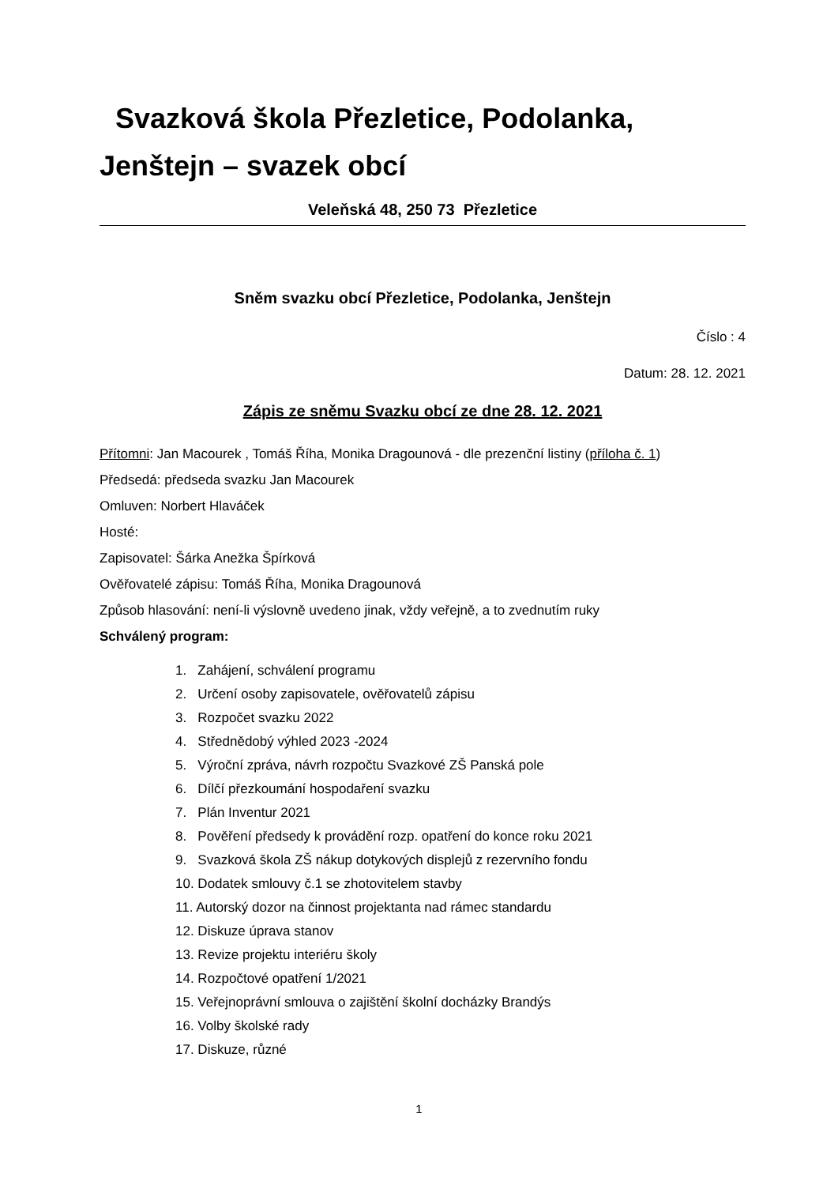Svazková škola Přezletice, Podolanka, Jenštejn – svazek obcí
Veleňská 48, 250 73 Přezletice
Sněm svazku obcí Přezletice, Podolanka, Jenštejn
Číslo : 4
Datum: 28. 12. 2021
Zápis ze sněmu Svazku obcí ze dne 28. 12. 2021
Přítomni: Jan Macourek , Tomáš Říha, Monika Dragounová - dle prezenční listiny (příloha č. 1)
Předsedá: předseda svazku Jan Macourek
Omluven: Norbert Hlaváček
Hosté:
Zapisovatel: Šárka Anežka Špírková
Ověřovatelé zápisu: Tomáš Říha, Monika Dragounová
Způsob hlasování: není-li výslovně uvedeno jinak, vždy veřejně, a to zvednutím ruky
Schválený program:
1. Zahájení, schválení programu
2. Určení osoby zapisovatele, ověřovatelů zápisu
3. Rozpočet svazku 2022
4. Střednědobý výhled 2023 -2024
5. Výroční zpráva, návrh rozpočtu Svazkové ZŠ Panská pole
6. Dílčí přezkoumání hospodaření svazku
7. Plán Inventur 2021
8. Pověření předsedy k provádění rozp. opatření do konce roku 2021
9. Svazková škola ZŠ nákup dotykových displejů z rezervního fondu
10. Dodatek smlouvy č.1 se zhotovitelem stavby
11. Autorský dozor na činnost projektanta nad rámec standardu
12. Diskuze úprava stanov
13. Revize projektu interiéru školy
14. Rozpočtové opatření 1/2021
15. Veřejnoprávní smlouva o zajištění školní docházky Brandýs
16. Volby školské rady
17. Diskuze, různé
1